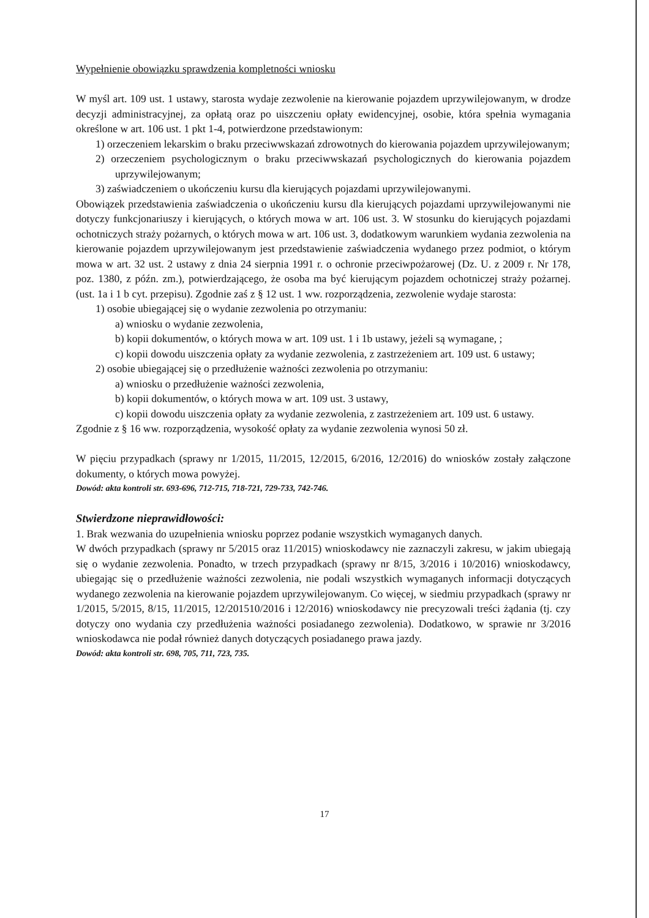Wypełnienie obowiązku sprawdzenia kompletności wniosku
W myśl art. 109 ust. 1 ustawy, starosta wydaje zezwolenie na kierowanie pojazdem uprzywilejowanym, w drodze decyzji administracyjnej, za opłatą oraz po uiszczeniu opłaty ewidencyjnej, osobie, która spełnia wymagania określone w art. 106 ust. 1 pkt 1-4, potwierdzone przedstawionym:
1) orzeczeniem lekarskim o braku przeciwwskazań zdrowotnych do kierowania pojazdem uprzywilejowanym;
2) orzeczeniem psychologicznym o braku przeciwwskazań psychologicznych do kierowania pojazdem uprzywilejowanym;
3) zaświadczeniem o ukończeniu kursu dla kierujących pojazdami uprzywilejowanymi.
Obowiązek przedstawienia zaświadczenia o ukończeniu kursu dla kierujących pojazdami uprzywilejowanymi nie dotyczy funkcjonariuszy i kierujących, o których mowa w art. 106 ust. 3. W stosunku do kierujących pojazdami ochotniczych straży pożarnych, o których mowa w art. 106 ust. 3, dodatkowym warunkiem wydania zezwolenia na kierowanie pojazdem uprzywilejowanym jest przedstawienie zaświadczenia wydanego przez podmiot, o którym mowa w art. 32 ust. 2 ustawy z dnia 24 sierpnia 1991 r. o ochronie przeciwpożarowej (Dz. U. z 2009 r. Nr 178, poz. 1380, z późn. zm.), potwierdzającego, że osoba ma być kierującym pojazdem ochotniczej straży pożarnej. (ust. 1a i 1 b cyt. przepisu). Zgodnie zaś z § 12 ust. 1 ww. rozporządzenia, zezwolenie wydaje starosta:
1) osobie ubiegającej się o wydanie zezwolenia po otrzymaniu:
a) wniosku o wydanie zezwolenia,
b) kopii dokumentów, o których mowa w art. 109 ust. 1 i 1b ustawy, jeżeli są wymagane, ;
c) kopii dowodu uiszczenia opłaty za wydanie zezwolenia, z zastrzeżeniem art. 109 ust. 6 ustawy;
2) osobie ubiegającej się o przedłużenie ważności zezwolenia po otrzymaniu:
a) wniosku o przedłużenie ważności zezwolenia,
b) kopii dokumentów, o których mowa w art. 109 ust. 3 ustawy,
c) kopii dowodu uiszczenia opłaty za wydanie zezwolenia, z zastrzeżeniem art. 109 ust. 6 ustawy.
Zgodnie z § 16 ww. rozporządzenia, wysokość opłaty za wydanie zezwolenia wynosi 50 zł.
W pięciu przypadkach (sprawy nr 1/2015, 11/2015, 12/2015, 6/2016, 12/2016) do wniosków zostały załączone dokumenty, o których mowa powyżej.
Dowód: akta kontroli str. 693-696, 712-715, 718-721, 729-733, 742-746.
Stwierdzone nieprawidłowości:
1. Brak wezwania do uzupełnienia wniosku poprzez podanie wszystkich wymaganych danych.
W dwóch przypadkach (sprawy nr 5/2015 oraz 11/2015) wnioskodawcy nie zaznaczyli zakresu, w jakim ubiegają się o wydanie zezwolenia. Ponadto, w trzech przypadkach (sprawy nr 8/15, 3/2016 i 10/2016) wnioskodawcy, ubiegając się o przedłużenie ważności zezwolenia, nie podali wszystkich wymaganych informacji dotyczących wydanego zezwolenia na kierowanie pojazdem uprzywilejowanym. Co więcej, w siedmiu przypadkach (sprawy nr 1/2015, 5/2015, 8/15, 11/2015, 12/201510/2016 i 12/2016) wnioskodawcy nie precyzowali treści żądania (tj. czy dotyczy ono wydania czy przedłużenia ważności posiadanego zezwolenia). Dodatkowo, w sprawie nr 3/2016 wnioskodawca nie podał również danych dotyczących posiadanego prawa jazdy.
Dowód: akta kontroli str. 698, 705, 711, 723, 735.
17